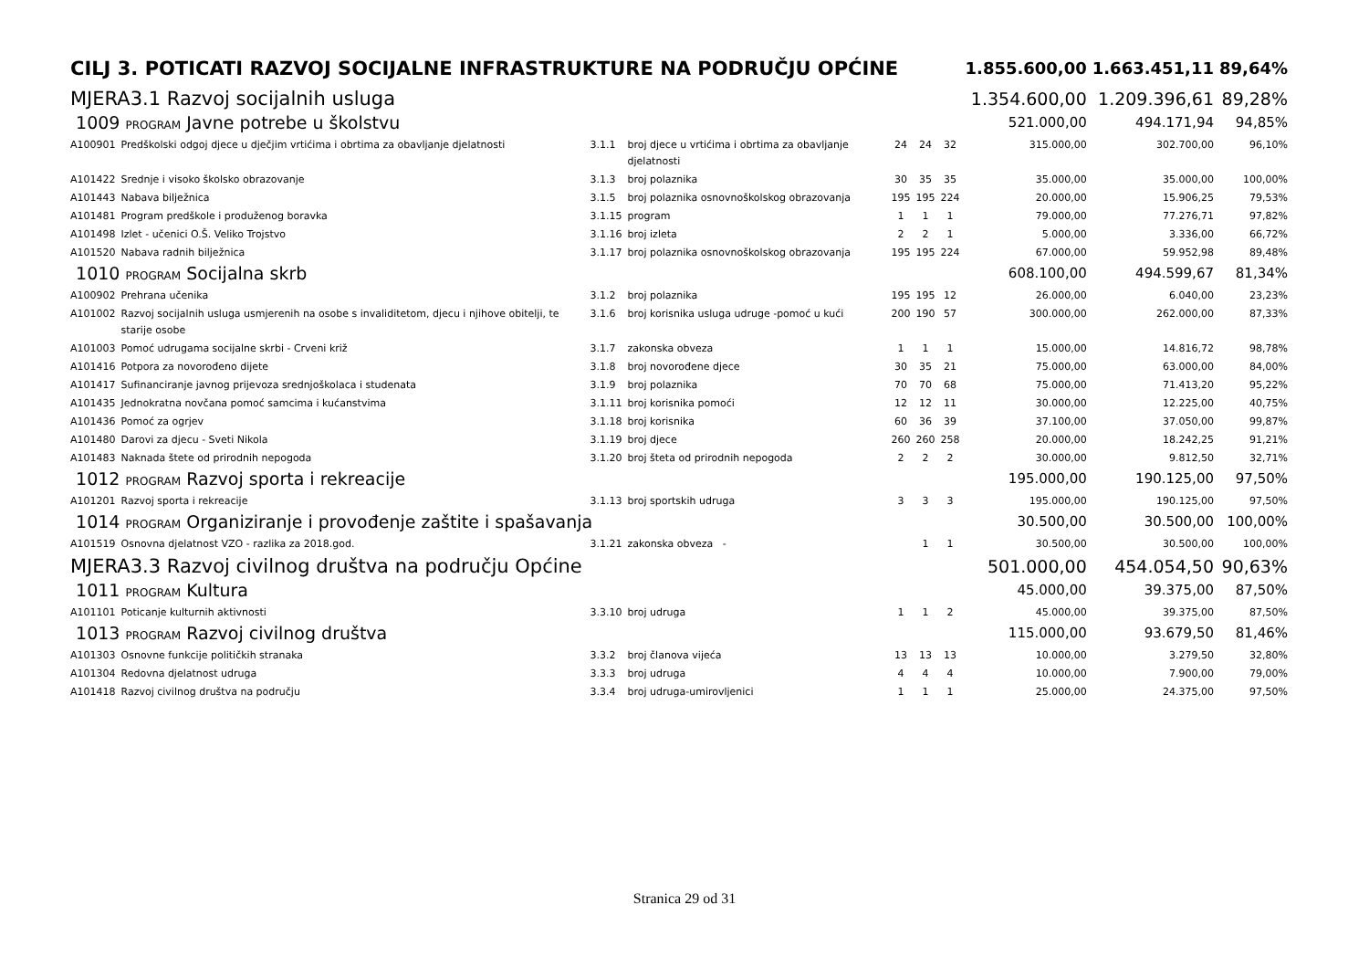| CILJ 3. POTICATI RAZVOJ SOCIJALNE INFRASTRUKTURE NA PODRUČJU OPĆINE | | | | | | | 1.855.600,00 | 1.663.451,11 | 89,64% |
| MJERA3.1 Razvoj socijalnih usluga | | | | | | | 1.354.600,00 | 1.209.396,61 | 89,28% |
| 1009 PROGRAM Javne potrebe u školstvu | | | | | | | 521.000,00 | 494.171,94 | 94,85% |
| A100901 | Predškolski odgoj djece u dječjim vrtićima i obrtima za obavljanje djelatnosti | 3.1.1 | broj djece u vrtićima i obrtima za obavljanje djelatnosti | 24 | 24 | 32 | 315.000,00 | 302.700,00 | 96,10% |
| A101422 | Srednje i visoko školsko obrazovanje | 3.1.3 | broj polaznika | 30 | 35 | 35 | 35.000,00 | 35.000,00 | 100,00% |
| A101443 | Nabava bilježnica | 3.1.5 | broj polaznika osnovnoškolskog obrazovanja | 195 | 195 | 224 | 20.000,00 | 15.906,25 | 79,53% |
| A101481 | Program predškole i produženog boravka | 3.1.15 | program | 1 | 1 | 1 | 79.000,00 | 77.276,71 | 97,82% |
| A101498 | Izlet - učenici O.Š. Veliko Trojstvo | 3.1.16 | broj izleta | 2 | 2 | 1 | 5.000,00 | 3.336,00 | 66,72% |
| A101520 | Nabava radnih bilježnica | 3.1.17 | broj polaznika osnovnoškolskog obrazovanja | 195 | 195 | 224 | 67.000,00 | 59.952,98 | 89,48% |
| 1010 PROGRAM Socijalna skrb | | | | | | | 608.100,00 | 494.599,67 | 81,34% |
| A100902 | Prehrana učenika | 3.1.2 | broj polaznika | 195 | 195 | 12 | 26.000,00 | 6.040,00 | 23,23% |
| A101002 | Razvoj socijalnih usluga usmjerenih na osobe s invaliditetom, djecu i njihove obitelji, te starije osobe | 3.1.6 | broj korisnika usluga udruge -pomoć u kući | 200 | 190 | 57 | 300.000,00 | 262.000,00 | 87,33% |
| A101003 | Pomoć udrugama socijalne skrbi - Crveni križ | 3.1.7 | zakonska obveza | 1 | 1 | 1 | 15.000,00 | 14.816,72 | 98,78% |
| A101416 | Potpora za novorođeno dijete | 3.1.8 | broj novorođene djece | 30 | 35 | 21 | 75.000,00 | 63.000,00 | 84,00% |
| A101417 | Sufinanciranje javnog prijevoza srednjoškolaca i studenata | 3.1.9 | broj polaznika | 70 | 70 | 68 | 75.000,00 | 71.413,20 | 95,22% |
| A101435 | Jednokratna novčana pomoć samcima i kućanstvima | 3.1.11 | broj korisnika pomoći | 12 | 12 | 11 | 30.000,00 | 12.225,00 | 40,75% |
| A101436 | Pomoć za ogrjev | 3.1.18 | broj korisnika | 60 | 36 | 39 | 37.100,00 | 37.050,00 | 99,87% |
| A101480 | Darovi za djecu - Sveti Nikola | 3.1.19 | broj djece | 260 | 260 | 258 | 20.000,00 | 18.242,25 | 91,21% |
| A101483 | Naknada štete od prirodnih nepogoda | 3.1.20 | broj šteta od prirodnih nepogoda | 2 | 2 | 2 | 30.000,00 | 9.812,50 | 32,71% |
| 1012 PROGRAM Razvoj sporta i rekreacije | | | | | | | 195.000,00 | 190.125,00 | 97,50% |
| A101201 | Razvoj sporta i rekreacije | 3.1.13 | broj sportskih udruga | 3 | 3 | 3 | 195.000,00 | 190.125,00 | 97,50% |
| 1014 PROGRAM Organiziranje i provođenje zaštite i spašavanja | | | | | | | 30.500,00 | 30.500,00 | 100,00% |
| A101519 | Osnovna djelatnost VZO - razlika za 2018.god. | 3.1.21 | zakonska obveza - | | 1 | 1 | 30.500,00 | 30.500,00 | 100,00% |
| MJERA3.3 Razvoj civilnog društva na području Općine | | | | | | | 501.000,00 | 454.054,50 | 90,63% |
| 1011 PROGRAM Kultura | | | | | | | 45.000,00 | 39.375,00 | 87,50% |
| A101101 | Poticanje kulturnih aktivnosti | 3.3.10 | broj udruga | 1 | 1 | 2 | 45.000,00 | 39.375,00 | 87,50% |
| 1013 PROGRAM Razvoj civilnog društva | | | | | | | 115.000,00 | 93.679,50 | 81,46% |
| A101303 | Osnovne funkcije političkih stranaka | 3.3.2 | broj članova vijeća | 13 | 13 | 13 | 10.000,00 | 3.279,50 | 32,80% |
| A101304 | Redovna djelatnost udruga | 3.3.3 | broj udruga | 4 | 4 | 4 | 10.000,00 | 7.900,00 | 79,00% |
| A101418 | Razvoj civilnog društva na području | 3.3.4 | broj udruga-umirovljenici | 1 | 1 | 1 | 25.000,00 | 24.375,00 | 97,50% |
Stranica 29 od 31